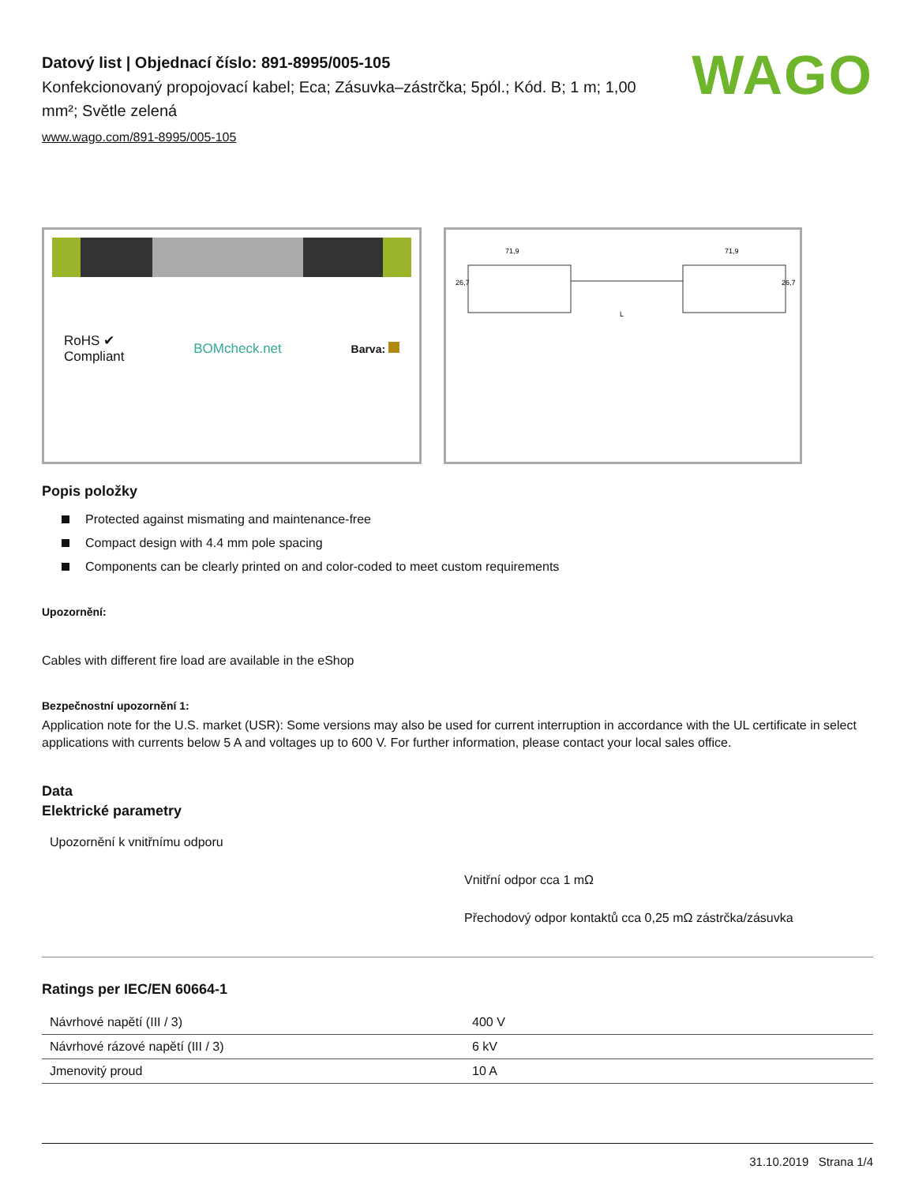WAGO
Datový list | Objednací číslo: 891-8995/005-105
Konfekcionovaný propojovací kabel; Eca; Zásuvka–zástrčka; 5pól.; Kód. B; 1 m; 1,00 mm²; Světle zelená
www.wago.com/891-8995/005-105
RoHS ✔
Compliant
BOMcheck.net
Barva:
71,9
71,9
L
26,7
26,7
Popis položky
Protected against mismating and maintenance-free
Compact design with 4.4 mm pole spacing
Components can be clearly printed on and color-coded to meet custom requirements
Upozornění:
Cables with different fire load are available in the eShop
Bezpečnostní upozornění 1:
Application note for the U.S. market (USR): Some versions may also be used for current interruption in accordance with the UL certificate in select applications with currents below 5 A and voltages up to 600 V. For further information, please contact your local sales office.
Data
Elektrické parametry
Upozornění k vnitřnímu odporu
Vnitřní odpor cca 1 mΩ
Přechodový odpor kontaktů cca 0,25 mΩ zástrčka/zásuvka
Ratings per IEC/EN 60664-1
| Návrhové napětí (III / 3) | 400 V |
| Návrhové rázové napětí (III / 3) | 6 kV |
| Jmenovitý proud | 10 A |
31.10.2019 Strana 1/4